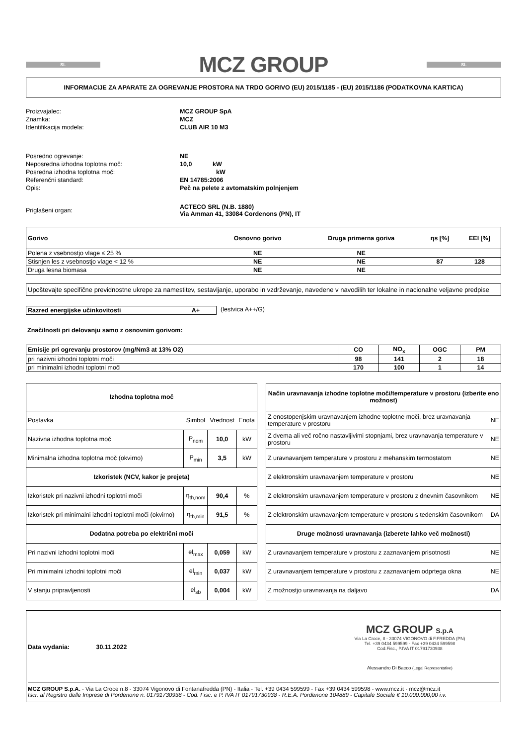SL
MCZ GROUP
SL
INFORMACIJE ZA APARATE ZA OGREVANJE PROSTORA NA TRDO GORIVO (EU) 2015/1185 - (EU) 2015/1186 (PODATKOVNA KARTICA)
| Proizvajalec: | MCZ GROUP SpA |
| Znamka: | MCZ |
| Identifikacija modela: | CLUB AIR 10 M3 |
| Posredno ogrevanje: | NE |
| Neposredna izhodna toplotna moč: | 10,0 kW |
| Posredna izhodna toplotna moč: | kW |
| Referenčni standard: | EN 14785:2006 |
| Opis: | Peč na pelete z avtomatskim polnjenjem |
| Priglašeni organ: | ACTECO SRL (N.B. 1880) Via Amman 41, 33084 Cordenons (PN), IT |
| Gorivo | Osnovno gorivo | Druga primerna goriva | ηs [%] | EEI [%] |
| --- | --- | --- | --- | --- |
| Polena z vsebnostjo vlage ≤ 25 % | NE | NE | | |
| Stisnjen les z vsebnostjo vlage < 12 % | NE | NE | 87 | 128 |
| Druga lesna biomasa | NE | NE | | |
Upoštevajte specifične previdnostne ukrepe za namestitev, sestavljanje, uporabo in vzdrževanje, navedene v navodilih ter lokalne in nacionalne veljavne predpise
Razred energijske učinkovitosti A+ (lestvica A++/G)
Značilnosti pri delovanju samo z osnovnim gorivom:
| Emisije pri ogrevanju prostorov (mg/Nm3 at 13% O2) | CO | NO<sub>x</sub> | OGC | PM |
| --- | --- | --- | --- | --- |
| pri nazivni izhodni toplotni moči | 98 | 141 | 2 | 18 |
| pri minimalni izhodni toplotni moči | 170 | 100 | 1 | 14 |
| Izhodna toplotna moč | | | |
| --- | --- | --- | --- |
| Postavka | Simbol | Vrednost | Enota |
| Nazivna izhodna toplotna moč | P<sub>nom</sub> | 10,0 | kW |
| Minimalna izhodna toplotna moč (okvirno) | P<sub>min</sub> | 3,5 | kW |
| Izkoristek (NCV, kakor je prejeta) | | | |
| Izkoristek pri nazivni izhodni toplotni moči | η<sub>th,nom</sub> | 90,4 | % |
| Izkoristek pri minimalni izhodni toplotni moči (okvirno) | η<sub>th,min</sub> | 91,5 | % |
| Dodatna potreba po električni moči | | | |
| Pri nazivni izhodni toplotni moči | el<sub>max</sub> | 0,059 | kW |
| Pri minimalni izhodni toplotni moči | el<sub>min</sub> | 0,037 | kW |
| V stanju pripravljenosti | el<sub>sb</sub> | 0,004 | kW |
| Način uravnavanja izhodne toplotne moči/temperature v prostoru (izberite eno možnost) | |
| --- | --- |
| Z enostopenjskim uravnavanjem izhodne toplotne moči, brez uravnavanja temperature v prostoru | NE |
| Z dvema ali več ročno nastavljivimi stopnjami, brez uravnavanja temperature v prostoru | NE |
| Z uravnavanjem temperature v prostoru z mehanskim termostatom | NE |
| Z elektronskim uravnavanjem temperature v prostoru | NE |
| Z elektronskim uravnavanjem temperature v prostoru z dnevnim časovnikom | NE |
| Z elektronskim uravnavanjem temperature v prostoru s tedenskim časovnikom | DA |
| Druge možnosti uravnavanja (izberete lahko več možnosti) | |
| Z uravnavanjem temperature v prostoru z zaznavanjem prisotnosti | NE |
| Z uravnavanjem temperature v prostoru z zaznavanjem odprtega okna | NE |
| Z možnostjo uravnavanja na daljavo | DA |
Data wydania: 30.11.2022
MCZ GROUP S.p.A
Via La Croce, 8 - 33074 VIGONOVO di F.FREDDA (PN)
Tel. +39 0434 599599 - Fax +39 0434 599598
Cod.Fisc., P.IVA IT 01791730938
Alessandro Di Bacco (Legal Representative)
MCZ GROUP S.p.A. - Via La Croce n.8 - 33074 Vigonovo di Fontanafredda (PN) - Italia - Tel. +39 0434 599599 - Fax +39 0434 599598 - www.mcz.it - mcz@mcz.it
Iscr. al Registro delle Imprese di Pordenone n. 01791730938 - Cod. Fisc. e P. IVA IT 01791730938 - R.E.A. Pordenone 104889 - Capitale Sociale € 10.000.000,00 i.v.